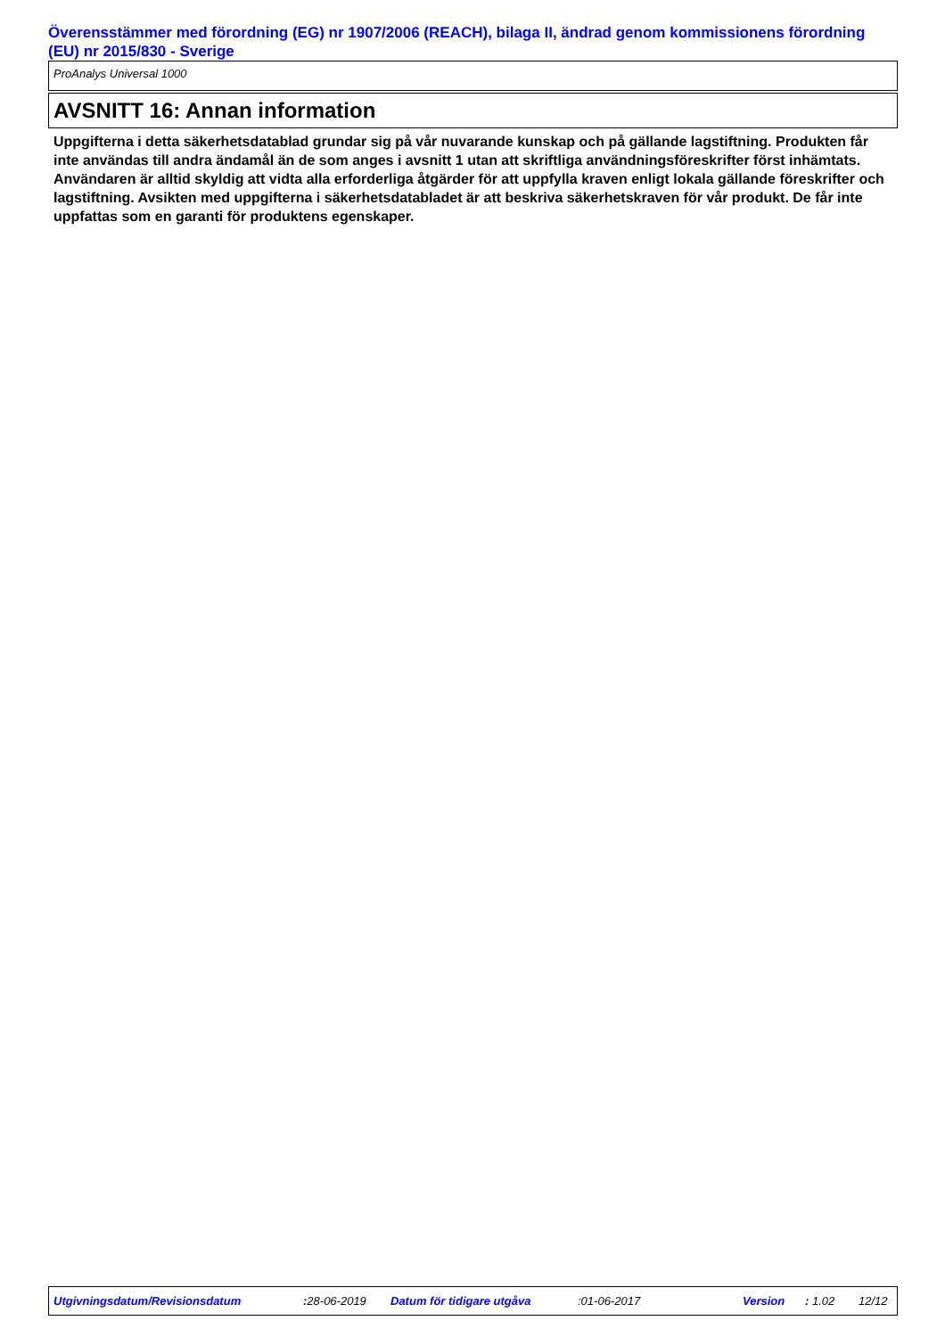Överensstämmer med förordning (EG) nr 1907/2006 (REACH), bilaga II, ändrad genom kommissionens förordning (EU) nr 2015/830 - Sverige
ProAnalys Universal 1000
AVSNITT 16: Annan information
Uppgifterna i detta säkerhetsdatablad grundar sig på vår nuvarande kunskap och på gällande lagstiftning. Produkten får inte användas till andra ändamål än de som anges i avsnitt 1 utan att skriftliga användningsföreskrifter först inhämtats. Användaren är alltid skyldig att vidta alla erforderliga åtgärder för att uppfylla kraven enligt lokala gällande föreskrifter och lagstiftning. Avsikten med uppgifterna i säkerhetsdatabladet är att beskriva säkerhetskraven för vår produkt. De får inte uppfattas som en garanti för produktens egenskaper.
Utgivningsdatum/Revisionsdatum : 28-06-2019 Datum för tidigare utgåva :01-06-2017 Version : 1.02 12/12